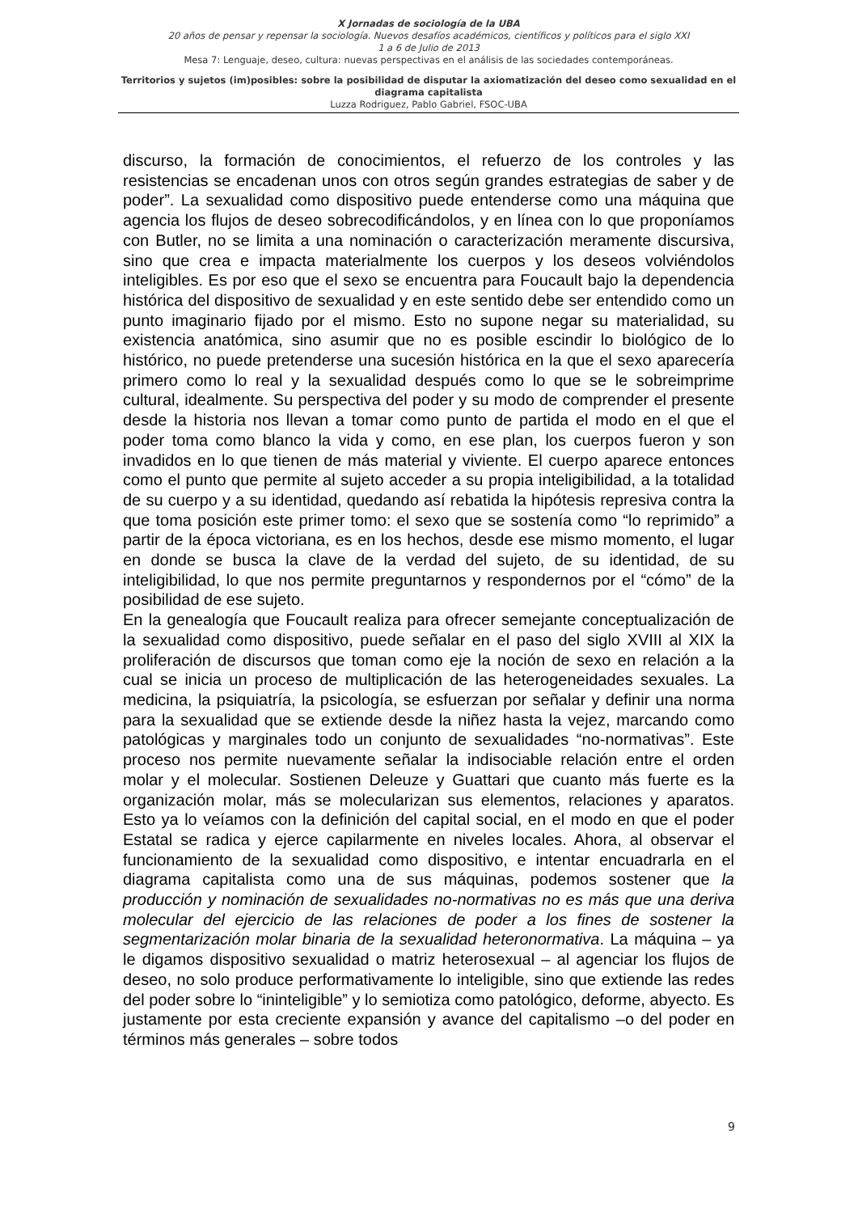X Jornadas de sociología de la UBA
20 años de pensar y repensar la sociología. Nuevos desafíos académicos, científicos y políticos para el siglo XXI
1 a 6 de Julio de 2013
Mesa 7: Lenguaje, deseo, cultura: nuevas perspectivas en el análisis de las sociedades contemporáneas.
Territorios y sujetos (im)posibles: sobre la posibilidad de disputar la axiomatización del deseo como sexualidad en el diagrama capitalista
Luzza Rodriguez, Pablo Gabriel, FSOC-UBA
discurso, la formación de conocimientos, el refuerzo de los controles y las resistencias se encadenan unos con otros según grandes estrategias de saber y de poder”. La sexualidad como dispositivo puede entenderse como una máquina que agencia los flujos de deseo sobrecodificándolos, y en línea con lo que proponíamos con Butler, no se limita a una nominación o caracterización meramente discursiva, sino que crea e impacta materialmente los cuerpos y los deseos volviéndolos inteligibles. Es por eso que el sexo se encuentra para Foucault bajo la dependencia histórica del dispositivo de sexualidad y en este sentido debe ser entendido como un punto imaginario fijado por el mismo. Esto no supone negar su materialidad, su existencia anatómica, sino asumir que no es posible escindir lo biológico de lo histórico, no puede pretenderse una sucesión histórica en la que el sexo aparecería primero como lo real y la sexualidad después como lo que se le sobreimprime cultural, idealmente. Su perspectiva del poder y su modo de comprender el presente desde la historia nos llevan a tomar como punto de partida el modo en el que el poder toma como blanco la vida y como, en ese plan, los cuerpos fueron y son invadidos en lo que tienen de más material y viviente. El cuerpo aparece entonces como el punto que permite al sujeto acceder a su propia inteligibilidad, a la totalidad de su cuerpo y a su identidad, quedando así rebatida la hipótesis represiva contra la que toma posición este primer tomo: el sexo que se sostenía como “lo reprimido” a partir de la época victoriana, es en los hechos, desde ese mismo momento, el lugar en donde se busca la clave de la verdad del sujeto, de su identidad, de su inteligibilidad, lo que nos permite preguntarnos y respondernos por el “cómo” de la posibilidad de ese sujeto.
En la genealogía que Foucault realiza para ofrecer semejante conceptualización de la sexualidad como dispositivo, puede señalar en el paso del siglo XVIII al XIX la proliferación de discursos que toman como eje la noción de sexo en relación a la cual se inicia un proceso de multiplicación de las heterogeneidades sexuales. La medicina, la psiquiatría, la psicología, se esfuerzan por señalar y definir una norma para la sexualidad que se extiende desde la niñez hasta la vejez, marcando como patológicas y marginales todo un conjunto de sexualidades “no-normativas”. Este proceso nos permite nuevamente señalar la indisociable relación entre el orden molar y el molecular. Sostienen Deleuze y Guattari que cuanto más fuerte es la organización molar, más se molecularizan sus elementos, relaciones y aparatos. Esto ya lo veíamos con la definición del capital social, en el modo en que el poder Estatal se radica y ejerce capilarmente en niveles locales. Ahora, al observar el funcionamiento de la sexualidad como dispositivo, e intentar encuadrarla en el diagrama capitalista como una de sus máquinas, podemos sostener que la producción y nominación de sexualidades no-normativas no es más que una deriva molecular del ejercicio de las relaciones de poder a los fines de sostener la segmentarización molar binaria de la sexualidad heteronormativa. La máquina – ya le digamos dispositivo sexualidad o matriz heterosexual – al agenciar los flujos de deseo, no solo produce performativamente lo inteligible, sino que extiende las redes del poder sobre lo “ininteligible” y lo semiotiza como patológico, deforme, abyecto. Es justamente por esta creciente expansión y avance del capitalismo –o del poder en términos más generales – sobre todos
9